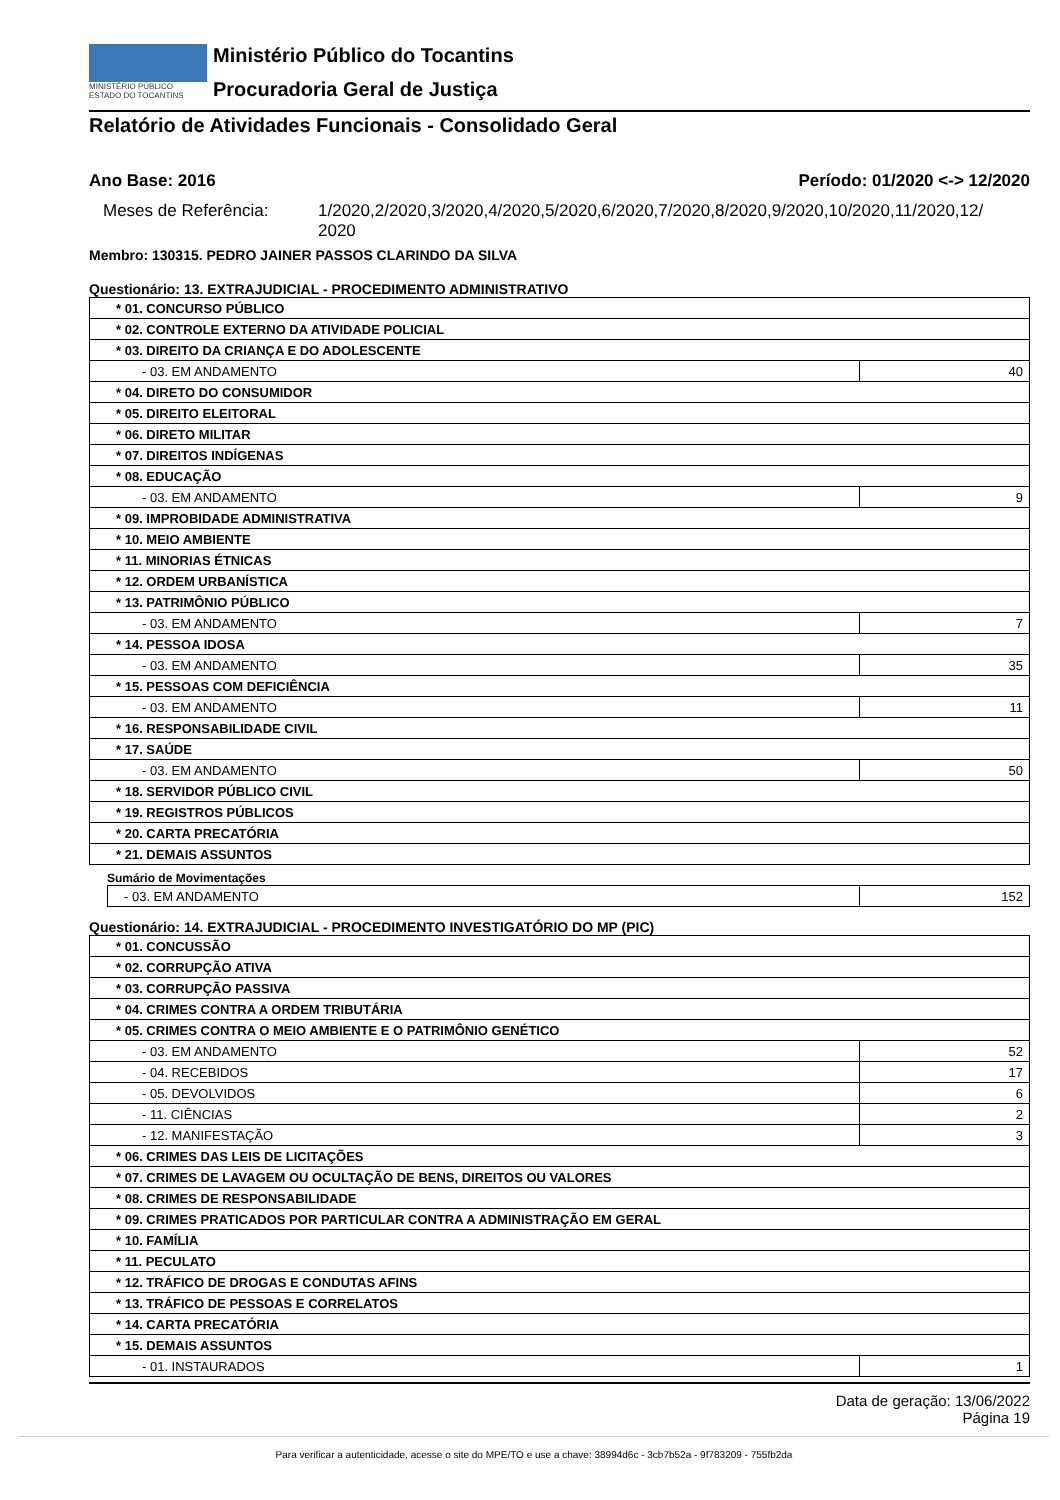MINISTÉRIO PÚBLICO
ESTADO DO TOCANTINS
Ministério Público do Tocantins
Procuradoria Geral de Justiça
Relatório de Atividades Funcionais - Consolidado Geral
Ano Base: 2016 Período: 01/2020 <-> 12/2020
Meses de Referência: 1/2020,2/2020,3/2020,4/2020,5/2020,6/2020,7/2020,8/2020,9/2020,10/2020,11/2020,12/
2020
Membro: 130315. PEDRO JAINER PASSOS CLARINDO DA SILVA
Questionário: 13. EXTRAJUDICIAL - PROCEDIMENTO ADMINISTRATIVO
| * 01. CONCURSO PÚBLICO | |
| * 02. CONTROLE EXTERNO DA ATIVIDADE POLICIAL | |
| * 03. DIREITO DA CRIANÇA E DO ADOLESCENTE | |
| - 03. EM ANDAMENTO | 40 |
| * 04. DIRETO DO CONSUMIDOR | |
| * 05. DIREITO ELEITORAL | |
| * 06. DIRETO MILITAR | |
| * 07. DIREITOS INDÍGENAS | |
| * 08. EDUCAÇÃO | |
| - 03. EM ANDAMENTO | 9 |
| * 09. IMPROBIDADE ADMINISTRATIVA | |
| * 10. MEIO AMBIENTE | |
| * 11. MINORIAS ÉTNICAS | |
| * 12. ORDEM URBANÍSTICA | |
| * 13. PATRIMÔNIO PÚBLICO | |
| - 03. EM ANDAMENTO | 7 |
| * 14. PESSOA IDOSA | |
| - 03. EM ANDAMENTO | 35 |
| * 15. PESSOAS COM DEFICIÊNCIA | |
| - 03. EM ANDAMENTO | 11 |
| * 16. RESPONSABILIDADE CIVIL | |
| * 17. SAÚDE | |
| - 03. EM ANDAMENTO | 50 |
| * 18. SERVIDOR PÚBLICO CIVIL | |
| * 19. REGISTROS PÚBLICOS | |
| * 20. CARTA PRECATÓRIA | |
| * 21. DEMAIS ASSUNTOS | |
Sumário de Movimentações
| - 03. EM ANDAMENTO | 152 |
Questionário: 14. EXTRAJUDICIAL - PROCEDIMENTO INVESTIGATÓRIO DO MP (PIC)
| * 01. CONCUSSÃO | |
| * 02. CORRUPÇÃO ATIVA | |
| * 03. CORRUPÇÃO PASSIVA | |
| * 04. CRIMES CONTRA A ORDEM TRIBUTÁRIA | |
| * 05. CRIMES CONTRA O MEIO AMBIENTE E O PATRIMÔNIO GENÉTICO | |
| - 03. EM ANDAMENTO | 52 |
| - 04. RECEBIDOS | 17 |
| - 05. DEVOLVIDOS | 6 |
| - 11. CIÊNCIAS | 2 |
| - 12. MANIFESTAÇÃO | 3 |
| * 06. CRIMES DAS LEIS DE LICITAÇÕES | |
| * 07. CRIMES DE LAVAGEM OU OCULTAÇÃO DE BENS, DIREITOS OU VALORES | |
| * 08. CRIMES DE RESPONSABILIDADE | |
| * 09. CRIMES PRATICADOS POR PARTICULAR CONTRA A ADMINISTRAÇÃO EM GERAL | |
| * 10. FAMÍLIA | |
| * 11. PECULATO | |
| * 12. TRÁFICO DE DROGAS E CONDUTAS AFINS | |
| * 13. TRÁFICO DE PESSOAS E CORRELATOS | |
| * 14. CARTA PRECATÓRIA | |
| * 15. DEMAIS ASSUNTOS | |
| - 01. INSTAURADOS | 1 |
Data de geração: 13/06/2022
Página 19
Para verificar a autenticidade, acesse o site do MPE/TO e use a chave: 38994d6c - 3cb7b52a - 9f783209 - 755fb2da